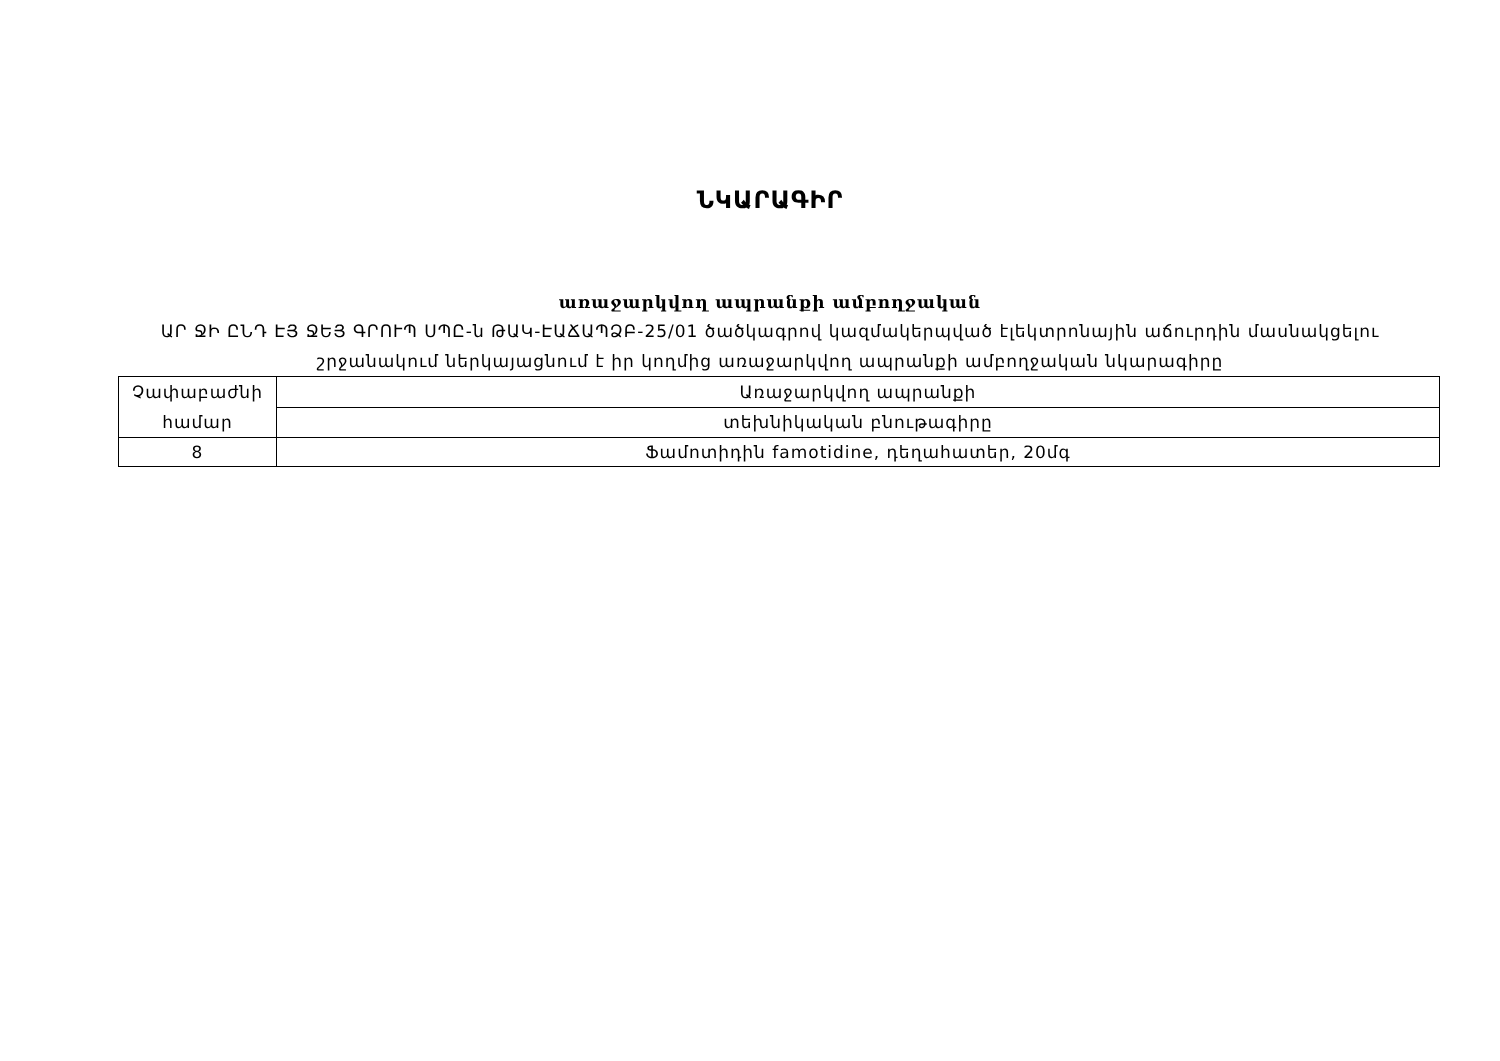ՆԿԱՐԱԳԻՐ
առաջարկվող ապրանքի ամբողջական
ԱՐ ՋԻ ԸՆԴ ԷՅ ՋԵՅ ԳՐՈՒՊ ՍՊԸ-ն ԹԱԿ-ԷԱՃԱՊՁԲ-25/01 ծածկագրով կազմակերպված էլեկտրոնային աճուրդին մասնակցելու
շրջանակում ներկայացնում է իր կողմից առաջարկվող ապրանքի ամբողջական նկարագիրը
| Չափաբաժնի համար | Առաջարկվող ապրանքի |
| | տեխնիկական բնութագիրը |
| 8 | Ֆամոտիդին famotidine, դեղահատեր, 20մգ |